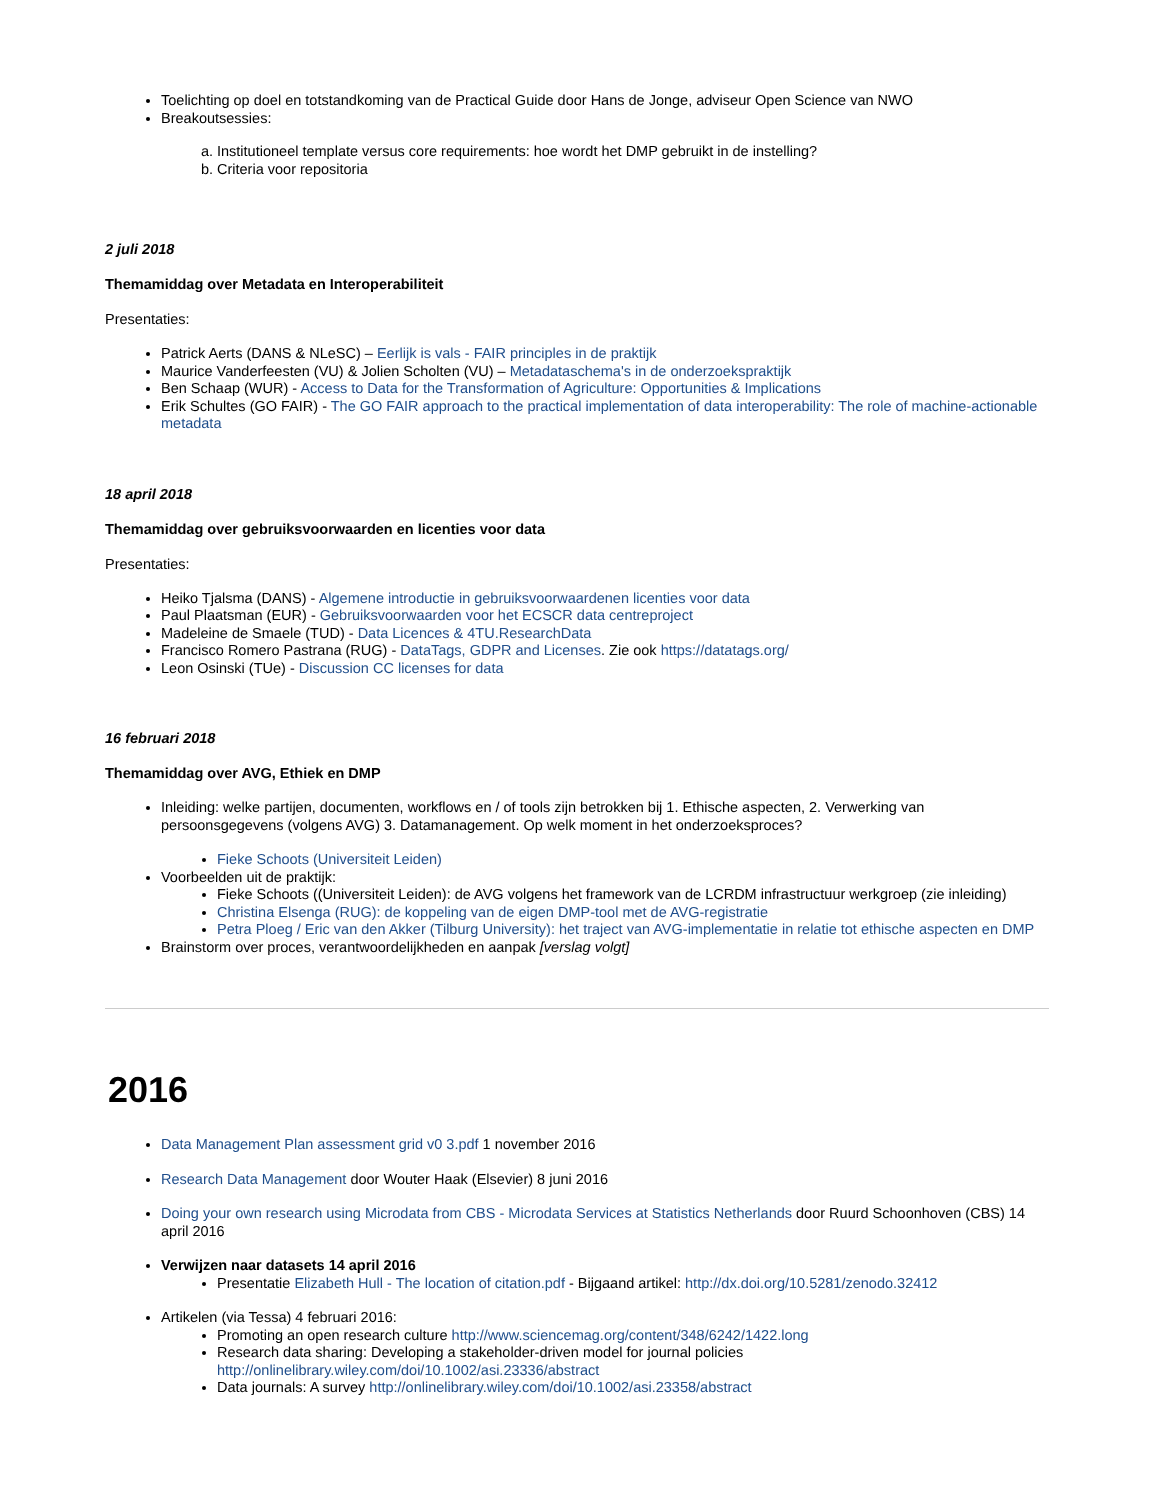Toelichting op doel en totstandkoming van de Practical Guide door Hans de Jonge, adviseur Open Science van NWO
Breakoutsessies:
a. Institutioneel template versus core requirements: hoe wordt het DMP gebruikt in de instelling?
b. Criteria voor repositoria
2 juli 2018
Themamiddag over Metadata en Interoperabiliteit
Presentaties:
Patrick Aerts (DANS & NLeSC) – Eerlijk is vals - FAIR principles in de praktijk
Maurice Vanderfeesten (VU) & Jolien Scholten (VU) – Metadataschema's in de onderzoekspraktijk
Ben Schaap (WUR) - Access to Data for the Transformation of Agriculture: Opportunities & Implications
Erik Schultes (GO FAIR) - The GO FAIR approach to the practical implementation of data interoperability: The role of machine-actionable metadata
18 april 2018
Themamiddag over gebruiksvoorwaarden en licenties voor data
Presentaties:
Heiko Tjalsma (DANS) - Algemene introductie in gebruiksvoorwaardenen licenties voor data
Paul Plaatsman (EUR) - Gebruiksvoorwaarden voor het ECSCR data centreproject
Madeleine de Smaele (TUD) - Data Licences & 4TU.ResearchData
Francisco Romero Pastrana (RUG) - DataTags, GDPR and Licenses. Zie ook https://datatags.org/
Leon Osinski (TUe) - Discussion CC licenses for data
16 februari 2018
Themamiddag over AVG, Ethiek en DMP
Inleiding: welke partijen, documenten, workflows en / of tools zijn betrokken bij 1. Ethische aspecten, 2. Verwerking van persoonsgegevens (volgens AVG) 3. Datamanagement. Op welk moment in het onderzoeksproces?
Fieke Schoots (Universiteit Leiden)
Voorbeelden uit de praktijk:
Fieke Schoots ((Universiteit Leiden): de AVG volgens het framework van de LCRDM infrastructuur werkgroep (zie inleiding)
Christina Elsenga (RUG): de koppeling van de eigen DMP-tool met de AVG-registratie
Petra Ploeg / Eric van den Akker (Tilburg University): het traject van AVG-implementatie in relatie tot ethische aspecten en DMP
Brainstorm over proces, verantwoordelijkheden en aanpak [verslag volgt]
2016
Data Management Plan assessment grid v0 3.pdf 1 november 2016
Research Data Management door Wouter Haak (Elsevier) 8 juni 2016
Doing your own research using Microdata from CBS - Microdata Services at Statistics Netherlands door Ruurd Schoonhoven (CBS) 14 april 2016
Verwijzen naar datasets 14 april 2016
Presentatie Elizabeth Hull - The location of citation.pdf - Bijgaand artikel: http://dx.doi.org/10.5281/zenodo.32412
Artikelen (via Tessa) 4 februari 2016:
Promoting an open research culture http://www.sciencemag.org/content/348/6242/1422.long
Research data sharing: Developing a stakeholder-driven model for journal policies http://onlinelibrary.wiley.com/doi/10.1002/asi.23336/abstract
Data journals: A survey http://onlinelibrary.wiley.com/doi/10.1002/asi.23358/abstract